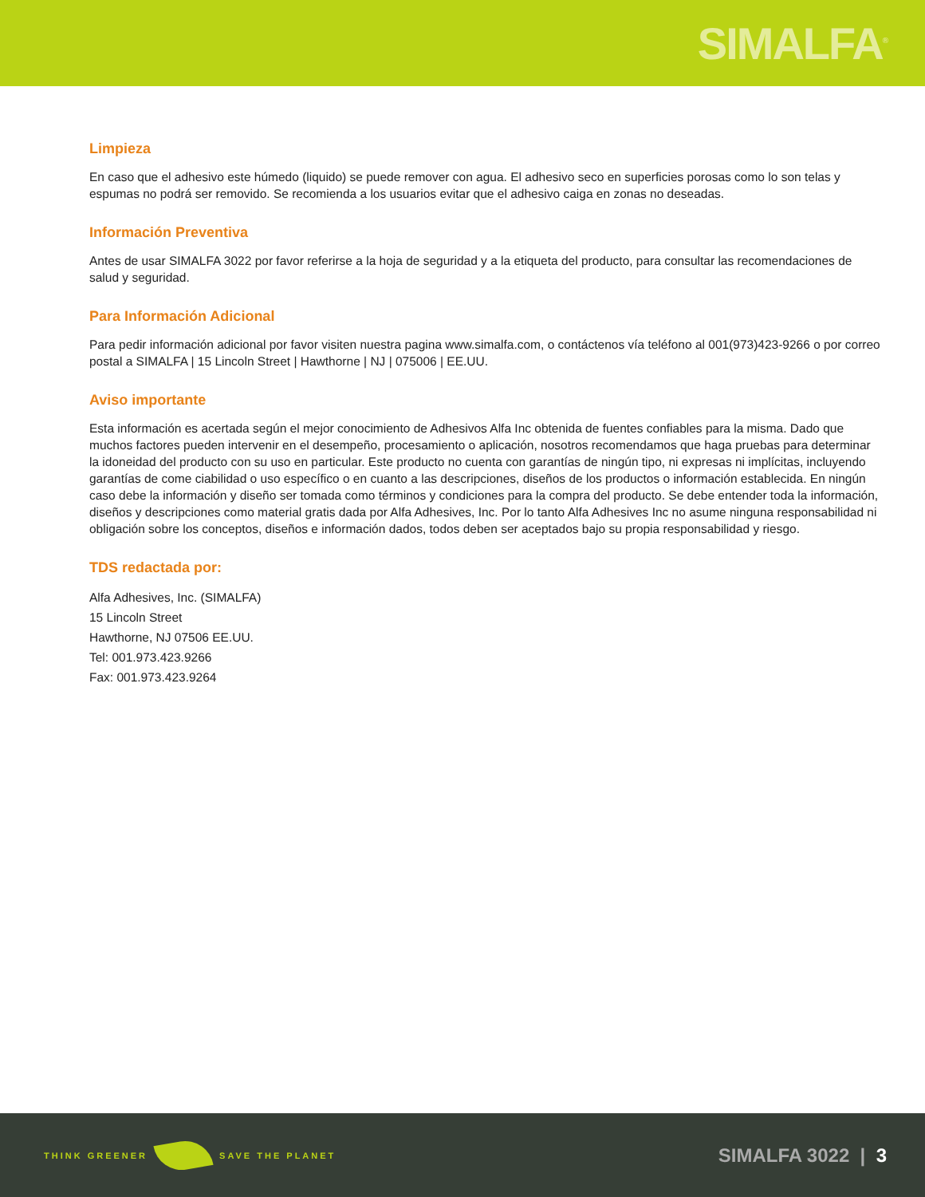SIMALFA<sup>®</sup>
Limpieza
En caso que el adhesivo este húmedo (liquido) se puede remover con agua. El adhesivo seco en superficies porosas como lo son telas y espumas no podrá ser removido. Se recomienda a los usuarios evitar que el adhesivo caiga en zonas no deseadas.
Información Preventiva
Antes de usar SIMALFA 3022 por favor referirse a la hoja de seguridad y a la etiqueta del producto, para consultar las recomendaciones de salud y seguridad.
Para Información Adicional
Para pedir información adicional por favor visiten nuestra pagina www.simalfa.com, o contáctenos vía teléfono al 001(973)423-9266 o por correo postal a SIMALFA | 15 Lincoln Street | Hawthorne | NJ | 075006 | EE.UU.
Aviso importante
Esta información es acertada según el mejor conocimiento de Adhesivos Alfa Inc obtenida de fuentes confiables para la misma. Dado que muchos factores pueden intervenir en el desempeño, procesamiento o aplicación, nosotros recomendamos que haga pruebas para determinar la idoneidad del producto con su uso en particular. Este producto no cuenta con garantías de ningún tipo, ni expresas ni implícitas, incluyendo garantías de come ciabilidad o uso específico o en cuanto a las descripciones, diseños de los productos o información establecida. En ningún caso debe la información y diseño ser tomada como términos y condiciones para la compra del producto. Se debe entender toda la información, diseños y descripciones como material gratis dada por Alfa Adhesives, Inc. Por lo tanto Alfa Adhesives Inc no asume ninguna responsabilidad ni obligación sobre los conceptos, diseños e información dados, todos deben ser aceptados bajo su propia responsabilidad y riesgo.
TDS redactada por:
Alfa Adhesives, Inc. (SIMALFA)
15 Lincoln Street
Hawthorne, NJ 07506 EE.UU.
Tel: 001.973.423.9266
Fax: 001.973.423.9264
THINK GREENER SAVE THE PLANET
SIMALFA 3022 | 3